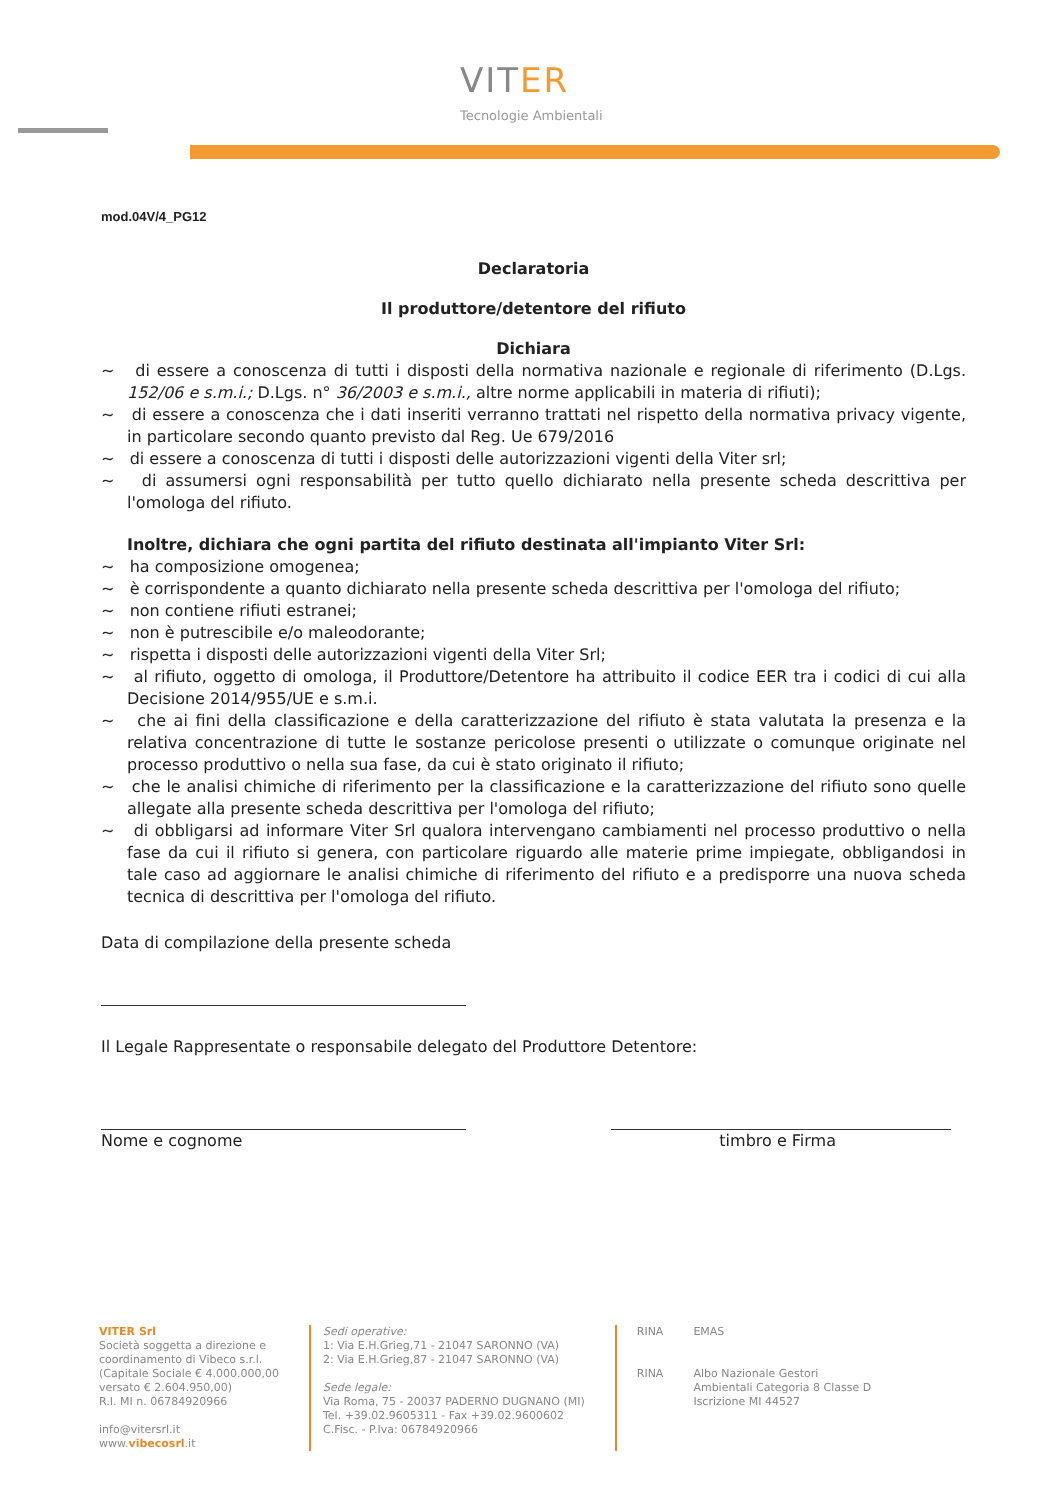VITER
Tecnologie Ambientali
mod.04V/4_PG12
Declaratoria
Il produttore/detentore del rifiuto
Dichiara
~ di essere a conoscenza di tutti i disposti della normativa nazionale e regionale di riferimento (D.Lgs. 152/06 e s.m.i.; D.Lgs. n° 36/2003 e s.m.i., altre norme applicabili in materia di rifiuti);
~ di essere a conoscenza che i dati inseriti verranno trattati nel rispetto della normativa privacy vigente, in particolare secondo quanto previsto dal Reg. Ue 679/2016
~ di essere a conoscenza di tutti i disposti delle autorizzazioni vigenti della Viter srl;
~ di assumersi ogni responsabilità per tutto quello dichiarato nella presente scheda descrittiva per l'omologa del rifiuto.
Inoltre, dichiara che ogni partita del rifiuto destinata all'impianto Viter Srl:
~ ha composizione omogenea;
~ è corrispondente a quanto dichiarato nella presente scheda descrittiva per l'omologa del rifiuto;
~ non contiene rifiuti estranei;
~ non è putrescibile e/o maleodorante;
~ rispetta i disposti delle autorizzazioni vigenti della Viter Srl;
~ al rifiuto, oggetto di omologa, il Produttore/Detentore ha attribuito il codice EER tra i codici di cui alla Decisione 2014/955/UE e s.m.i.
~ che ai fini della classificazione e della caratterizzazione del rifiuto è stata valutata la presenza e la relativa concentrazione di tutte le sostanze pericolose presenti o utilizzate o comunque originate nel processo produttivo o nella sua fase, da cui è stato originato il rifiuto;
~ che le analisi chimiche di riferimento per la classificazione e la caratterizzazione del rifiuto sono quelle allegate alla presente scheda descrittiva per l'omologa del rifiuto;
~ di obbligarsi ad informare Viter Srl qualora intervengano cambiamenti nel processo produttivo o nella fase da cui il rifiuto si genera, con particolare riguardo alle materie prime impiegate, obbligandosi in tale caso ad aggiornare le analisi chimiche di riferimento del rifiuto e a predisporre una nuova scheda tecnica di descrittiva per l'omologa del rifiuto.
Data di compilazione della presente scheda
Il Legale Rappresentate o responsabile delegato del Produttore Detentore:
Nome e cognome timbro e Firma
VITER Srl
Società soggetta a direzione e
coordinamento di Vibeco s.r.l.
(Capitale Sociale € 4.000.000,00
versato € 2.604.950,00)
R.I. MI n. 06784920966
info@vitersrl.it
www.vibecosrl.it
Sedi operative:
1: Via E.H.Grieg,71 - 21047 SARONNO (VA)
2: Via E.H.Grieg,87 - 21047 SARONNO (VA)
Sede legale:
Via Roma, 75 - 20037 PADERNO DUGNANO (MI)
Tel. +39.02.9605311 - Fax +39.02.9600602
C.Fisc. - P.Iva: 06784920966
RINA
RINA
EMAS
Albo Nazionale Gestori
Ambientali Categoria 8 Classe D
Iscrizione MI 44527